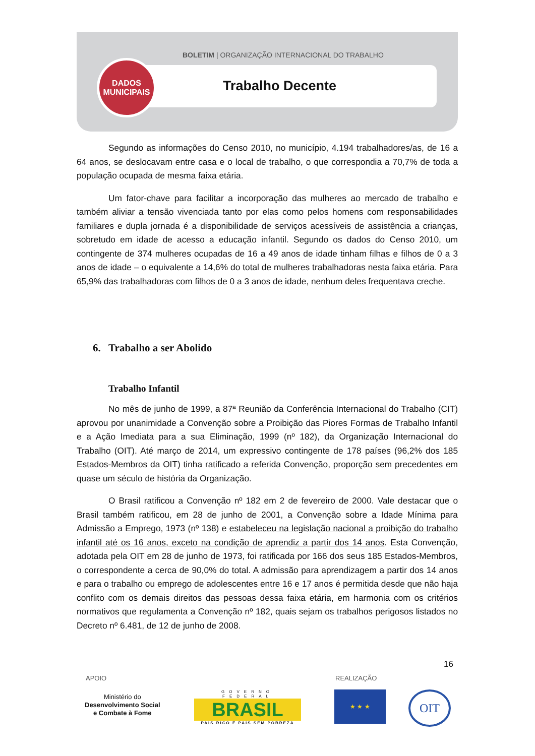BOLETIM | ORGANIZAÇÃO INTERNACIONAL DO TRABALHO
DADOS
MUNICIPAIS
Trabalho Decente
Segundo as informações do Censo 2010, no município, 4.194 trabalhadores/as, de 16 a 64 anos, se deslocavam entre casa e o local de trabalho, o que correspondia a 70,7% de toda a população ocupada de mesma faixa etária.
Um fator-chave para facilitar a incorporação das mulheres ao mercado de trabalho e também aliviar a tensão vivenciada tanto por elas como pelos homens com responsabilidades familiares e dupla jornada é a disponibilidade de serviços acessíveis de assistência a crianças, sobretudo em idade de acesso a educação infantil. Segundo os dados do Censo 2010, um contingente de 374 mulheres ocupadas de 16 a 49 anos de idade tinham filhas e filhos de 0 a 3 anos de idade – o equivalente a 14,6% do total de mulheres trabalhadoras nesta faixa etária. Para 65,9% das trabalhadoras com filhos de 0 a 3 anos de idade, nenhum deles frequentava creche.
6. Trabalho a ser Abolido
Trabalho Infantil
No mês de junho de 1999, a 87ª Reunião da Conferência Internacional do Trabalho (CIT) aprovou por unanimidade a Convenção sobre a Proibição das Piores Formas de Trabalho Infantil e a Ação Imediata para a sua Eliminação, 1999 (nº 182), da Organização Internacional do Trabalho (OIT). Até março de 2014, um expressivo contingente de 178 países (96,2% dos 185 Estados-Membros da OIT) tinha ratificado a referida Convenção, proporção sem precedentes em quase um século de história da Organização.
O Brasil ratificou a Convenção nº 182 em 2 de fevereiro de 2000. Vale destacar que o Brasil também ratificou, em 28 de junho de 2001, a Convenção sobre a Idade Mínima para Admissão a Emprego, 1973 (nº 138) e estabeleceu na legislação nacional a proibição do trabalho infantil até os 16 anos, exceto na condição de aprendiz a partir dos 14 anos. Esta Convenção, adotada pela OIT em 28 de junho de 1973, foi ratificada por 166 dos seus 185 Estados-Membros, o correspondente a cerca de 90,0% do total. A admissão para aprendizagem a partir dos 14 anos e para o trabalho ou emprego de adolescentes entre 16 e 17 anos é permitida desde que não haja conflito com os demais direitos das pessoas dessa faixa etária, em harmonia com os critérios normativos que regulamenta a Convenção nº 182, quais sejam os trabalhos perigosos listados no Decreto nº 6.481, de 12 de junho de 2008.
16
APOIO REALIZAÇÃO
Ministério do
Desenvolvimento Social
e Combate à Fome
GOVERNO FEDERAL
BRASIL
PAÍS RICO É PAÍS SEM POBREZA
★ ★ ★ OIT